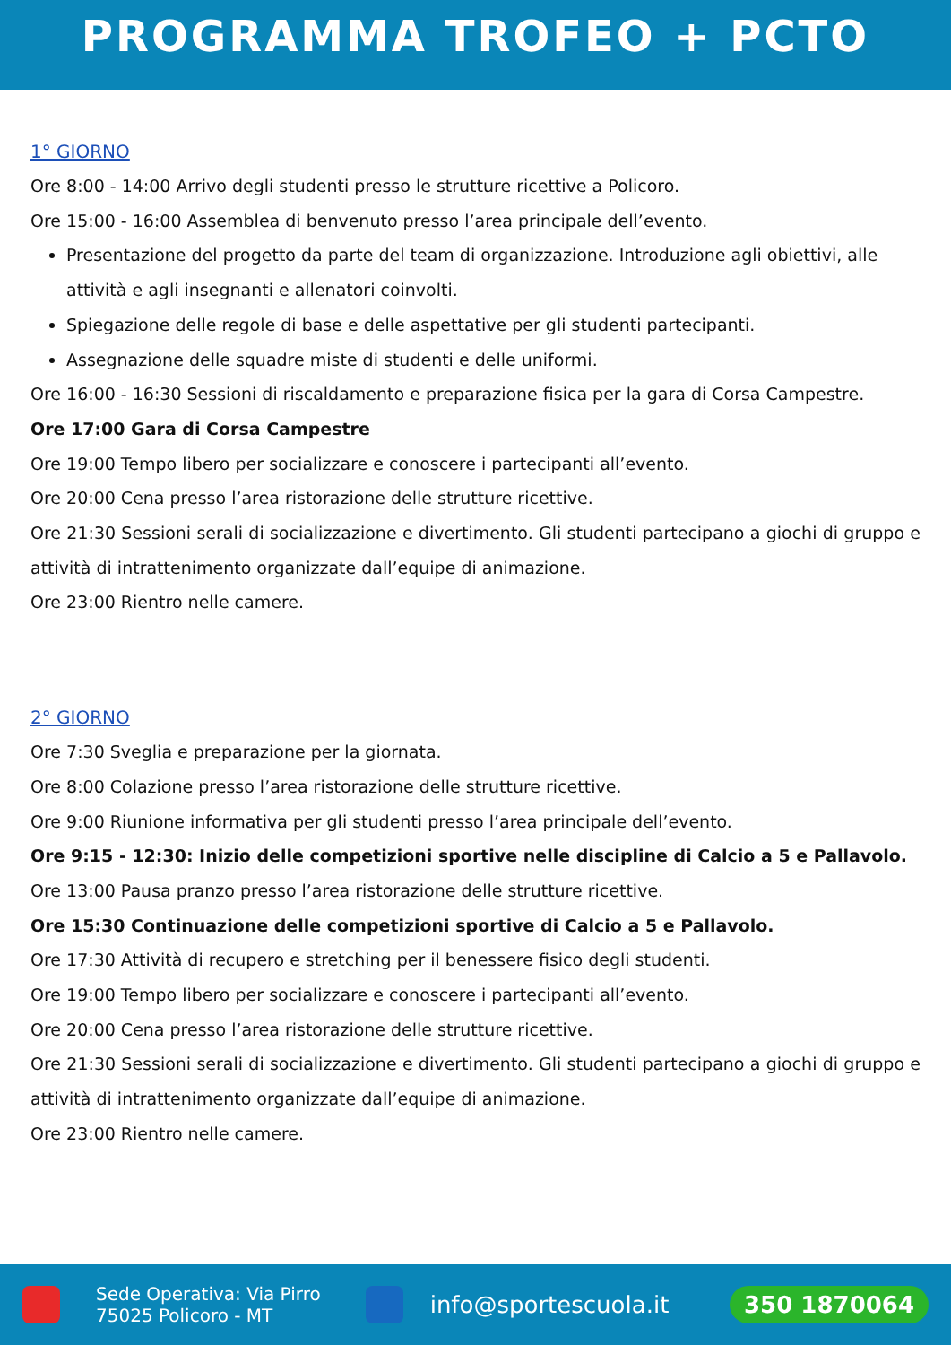PROGRAMMA TROFEO + PCTO
1° GIORNO
Ore 8:00 - 14:00 Arrivo degli studenti presso le strutture ricettive a Policoro.
Ore 15:00 - 16:00 Assemblea di benvenuto presso l’area principale dell’evento.
Presentazione del progetto da parte del team di organizzazione. Introduzione agli obiettivi, alle attività e agli insegnanti e allenatori coinvolti.
Spiegazione delle regole di base e delle aspettative per gli studenti partecipanti.
Assegnazione delle squadre miste di studenti e delle uniformi.
Ore 16:00 - 16:30 Sessioni di riscaldamento e preparazione fisica per la gara di Corsa Campestre.
Ore 17:00 Gara di Corsa Campestre
Ore 19:00 Tempo libero per socializzare e conoscere i partecipanti all’evento.
Ore 20:00 Cena presso l’area ristorazione delle strutture ricettive.
Ore 21:30 Sessioni serali di socializzazione e divertimento. Gli studenti partecipano a giochi di gruppo e attività di intrattenimento organizzate dall’equipe di animazione.
Ore 23:00 Rientro nelle camere.
2° GIORNO
Ore 7:30 Sveglia e preparazione per la giornata.
Ore 8:00 Colazione presso l’area ristorazione delle strutture ricettive.
Ore 9:00 Riunione informativa per gli studenti presso l’area principale dell’evento.
Ore 9:15 - 12:30: Inizio delle competizioni sportive nelle discipline di Calcio a 5 e Pallavolo.
Ore 13:00 Pausa pranzo presso l’area ristorazione delle strutture ricettive.
Ore 15:30 Continuazione delle competizioni sportive di Calcio a 5 e Pallavolo.
Ore 17:30 Attività di recupero e stretching per il benessere fisico degli studenti.
Ore 19:00 Tempo libero per socializzare e conoscere i partecipanti all’evento.
Ore 20:00 Cena presso l’area ristorazione delle strutture ricettive.
Ore 21:30 Sessioni serali di socializzazione e divertimento. Gli studenti partecipano a giochi di gruppo e attività di intrattenimento organizzate dall’equipe di animazione.
Ore 23:00 Rientro nelle camere.
Sede Operativa: Via Pirro
75025 Policoro - MT
info@sportescuola.it
350 1870064